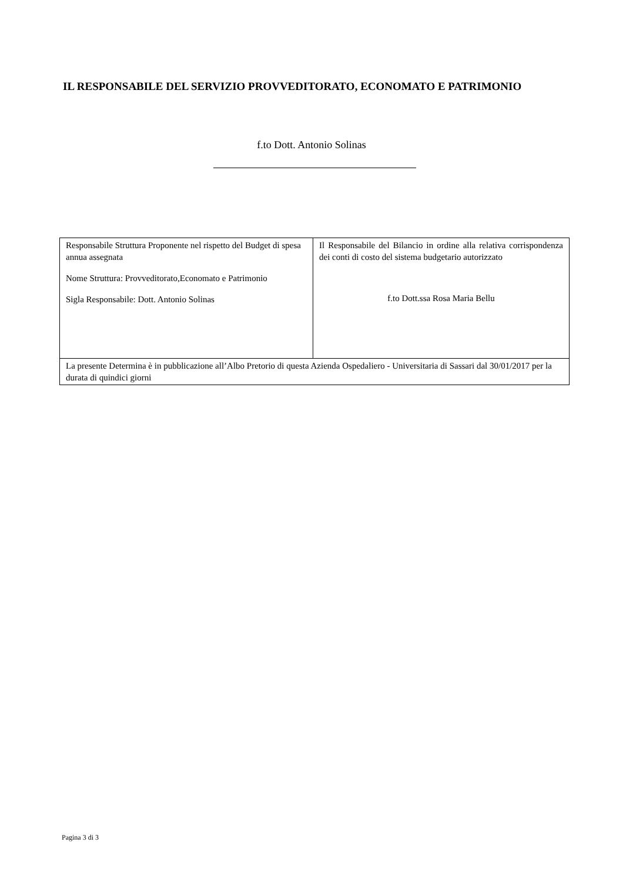IL RESPONSABILE DEL SERVIZIO PROVVEDITORATO, ECONOMATO E PATRIMONIO
f.to Dott. Antonio Solinas
| Responsabile Struttura Proponente nel rispetto del Budget di spesa annua assegnata Nome Struttura: Provveditorato,Economato e Patrimonio Sigla Responsabile: Dott. Antonio Solinas | Il Responsabile del Bilancio in ordine alla relativa corrispondenza dei conti di costo del sistema budgetario autorizzato f.to Dott.ssa Rosa Maria Bellu |
| La presente Determina è in pubblicazione all’Albo Pretorio di questa Azienda Ospedaliero - Universitaria di Sassari dal 30/01/2017 per la durata di quindici giorni | |
Pagina 3 di 3